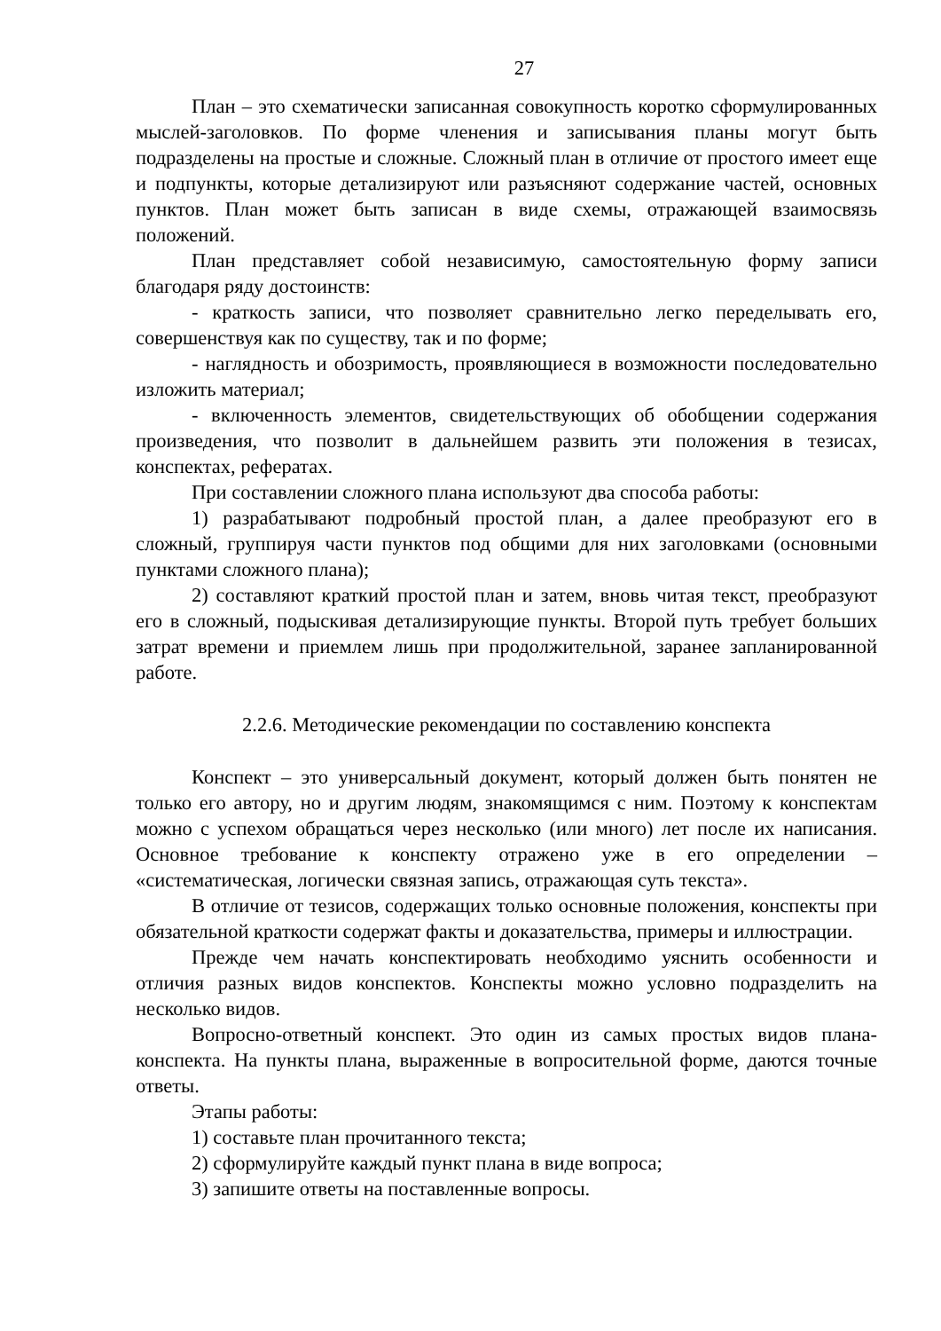27
План – это схематически записанная совокупность коротко сформулированных мыслей-заголовков. По форме членения и записывания планы могут быть подразделены на простые и сложные. Сложный план в отличие от простого имеет еще и подпункты, которые детализируют или разъясняют содержание частей, основных пунктов. План может быть записан в виде схемы, отражающей взаимосвязь положений.
План представляет собой независимую, самостоятельную форму записи благодаря ряду достоинств:
- краткость записи, что позволяет сравнительно легко переделывать его, совершенствуя как по существу, так и по форме;
- наглядность и обозримость, проявляющиеся в возможности последовательно изложить материал;
- включенность элементов, свидетельствующих об обобщении содержания произведения, что позволит в дальнейшем развить эти положения в тезисах, конспектах, рефератах.
При составлении сложного плана используют два способа работы:
1) разрабатывают подробный простой план, а далее преобразуют его в сложный, группируя части пунктов под общими для них заголовками (основными пунктами сложного плана);
2) составляют краткий простой план и затем, вновь читая текст, преобразуют его в сложный, подыскивая детализирующие пункты. Второй путь требует больших затрат времени и приемлем лишь при продолжительной, заранее запланированной работе.
2.2.6. Методические рекомендации по составлению конспекта
Конспект – это универсальный документ, который должен быть понятен не только его автору, но и другим людям, знакомящимся с ним. Поэтому к конспектам можно с успехом обращаться через несколько (или много) лет после их написания. Основное требование к конспекту отражено уже в его определении – «систематическая, логически связная запись, отражающая суть текста».
В отличие от тезисов, содержащих только основные положения, конспекты при обязательной краткости содержат факты и доказательства, примеры и иллюстрации.
Прежде чем начать конспектировать необходимо уяснить особенности и отличия разных видов конспектов. Конспекты можно условно подразделить на несколько видов.
Вопросно-ответный конспект. Это один из самых простых видов плана-конспекта. На пункты плана, выраженные в вопросительной форме, даются точные ответы.
Этапы работы:
1) составьте план прочитанного текста;
2) сформулируйте каждый пункт плана в виде вопроса;
3) запишите ответы на поставленные вопросы.